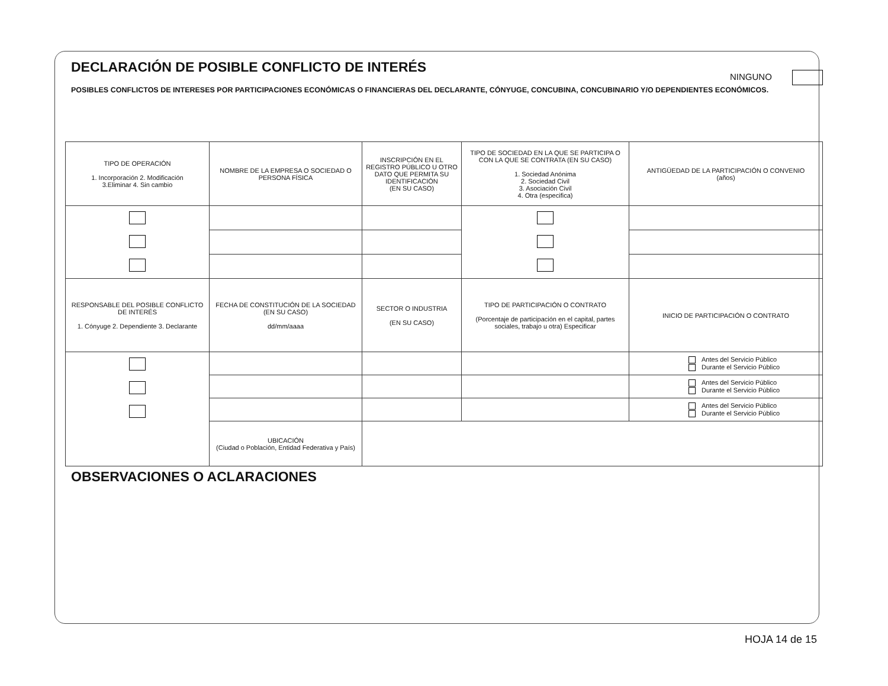DECLARACIÓN DE POSIBLE CONFLICTO DE INTERÉS
NINGUNO
POSIBLES CONFLICTOS DE INTERESES POR PARTICIPACIONES ECONÓMICAS O FINANCIERAS DEL DECLARANTE, CÓNYUGE, CONCUBINA, CONCUBINARIO Y/O DEPENDIENTES ECONÓMICOS.
| TIPO DE OPERACIÓN 1. Incorporación 2. Modificación 3.Eliminar 4. Sin cambio | NOMBRE DE LA EMPRESA O SOCIEDAD O PERSONA FÍSICA | INSCRIPCIÓN EN EL REGISTRO PÚBLICO U OTRO DATO QUE PERMITA SU IDENTIFICACIÓN (EN SU CASO) | TIPO DE SOCIEDAD EN LA QUE SE PARTICIPA O CON LA QUE SE CONTRATA (EN SU CASO) 1. Sociedad Anónima 2. Sociedad Civil 3. Asociación Civil 4. Otra (especifica) | ANTIGÜEDAD DE LA PARTICIPACIÓN O CONVENIO (años) |
| RESPONSABLE DEL POSIBLE CONFLICTO DE INTERÉS 1. Cónyuge 2. Dependiente 3. Declarante | FECHA DE CONSTITUCIÓN DE LA SOCIEDAD (EN SU CASO) dd/mm/aaaa | SECTOR O INDUSTRIA (EN SU CASO) | TIPO DE PARTICIPACIÓN O CONTRATO (Porcentaje de participación en el capital, partes sociales, trabajo u otra) Especificar | INICIO DE PARTICIPACIÓN O CONTRATO |
| | | | | Antes del Servicio Público Durante el Servicio Público |
| | | | | Antes del Servicio Público Durante el Servicio Público |
| | | | | Antes del Servicio Público Durante el Servicio Público |
| | UBICACIÓN (Ciudad o Población, Entidad Federativa y País) | | | |
OBSERVACIONES O ACLARACIONES
HOJA 14 de 15